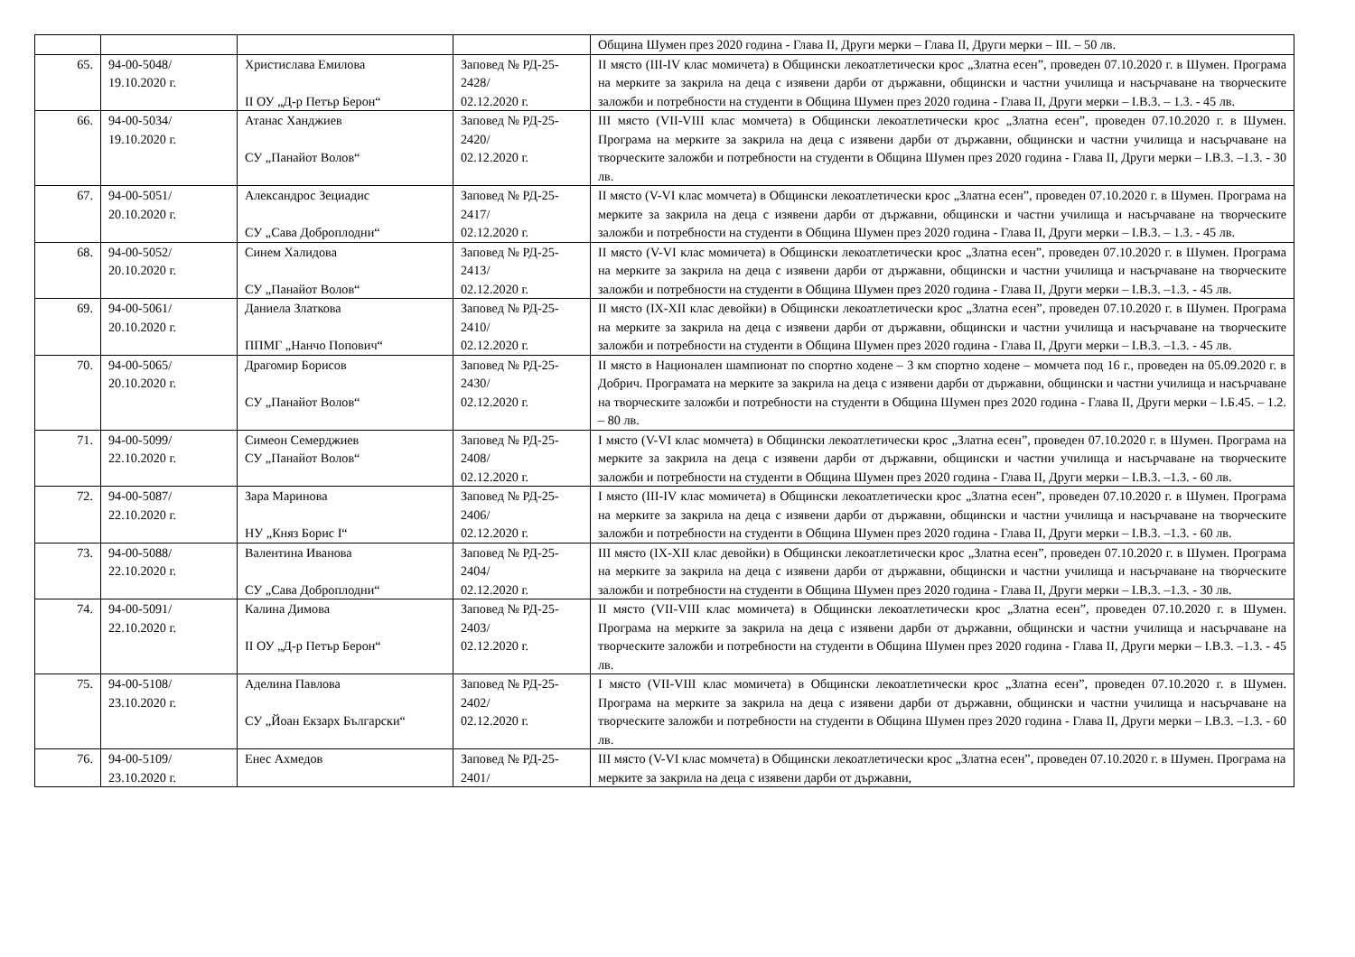| | | | | Община Шумен през 2020 година - Глава II, Други мерки – Глава II, Други мерки – III. – 50 лв. |
| 65. | 94-00-5048/ 19.10.2020 г. | Христислава Емилова II ОУ „Д-р Петър Берон“ | Заповед № РД-25-2428/ 02.12.2020 г. | II място (III-IV клас момичета) в Общински лекоатлетически крос „Златна есен”, проведен 07.10.2020 г. в Шумен. Програма на мерките за закрила на деца с изявени дарби от държавни, общински и частни училища и насърчаване на творческите заложби и потребности на студенти в Община Шумен през 2020 година - Глава II, Други мерки – I.В.3. – 1.3. - 45 лв. |
| 66. | 94-00-5034/ 19.10.2020 г. | Атанас Ханджиев СУ „Панайот Волов“ | Заповед № РД-25-2420/ 02.12.2020 г. | III място (VII-VIII клас момчета) в Общински лекоатлетически крос „Златна есен”, проведен 07.10.2020 г. в Шумен. Програма на мерките за закрила на деца с изявени дарби от държавни, общински и частни училища и насърчаване на творческите заложби и потребности на студенти в Община Шумен през 2020 година - Глава II, Други мерки – I.В.3. –1.3. - 30 лв. |
| 67. | 94-00-5051/ 20.10.2020 г. | Александрос Зециадис СУ „Сава Доброплодни“ | Заповед № РД-25-2417/ 02.12.2020 г. | II място (V-VI клас момчета) в Общински лекоатлетически крос „Златна есен”, проведен 07.10.2020 г. в Шумен. Програма на мерките за закрила на деца с изявени дарби от държавни, общински и частни училища и насърчаване на творческите заложби и потребности на студенти в Община Шумен през 2020 година - Глава II, Други мерки – I.В.3. – 1.3. - 45 лв. |
| 68. | 94-00-5052/ 20.10.2020 г. | Синем Халидова СУ „Панайот Волов“ | Заповед № РД-25-2413/ 02.12.2020 г. | II място (V-VI клас момичета) в Общински лекоатлетически крос „Златна есен”, проведен 07.10.2020 г. в Шумен. Програма на мерките за закрила на деца с изявени дарби от държавни, общински и частни училища и насърчаване на творческите заложби и потребности на студенти в Община Шумен през 2020 година - Глава II, Други мерки – I.В.3. –1.3. - 45 лв. |
| 69. | 94-00-5061/ 20.10.2020 г. | Даниела Златкова ППМГ „Нанчо Попович“ | Заповед № РД-25-2410/ 02.12.2020 г. | II място (IX-XII клас девойки) в Общински лекоатлетически крос „Златна есен”, проведен 07.10.2020 г. в Шумен. Програма на мерките за закрила на деца с изявени дарби от държавни, общински и частни училища и насърчаване на творческите заложби и потребности на студенти в Община Шумен през 2020 година - Глава II, Други мерки – I.В.3. –1.3. - 45 лв. |
| 70. | 94-00-5065/ 20.10.2020 г. | Драгомир Борисов СУ „Панайот Волов“ | Заповед № РД-25-2430/ 02.12.2020 г. | II място в Национален шампионат по спортно ходене – 3 км спортно ходене – момчета под 16 г., проведен на 05.09.2020 г. в Добрич. Програмата на мерките за закрила на деца с изявени дарби от държавни, общински и частни училища и насърчаване на творческите заложби и потребности на студенти в Община Шумен през 2020 година - Глава II, Други мерки – I.Б.45. – 1.2. – 80 лв. |
| 71. | 94-00-5099/ 22.10.2020 г. | Симеон Семерджиев СУ „Панайот Волов“ | Заповед № РД-25-2408/ 02.12.2020 г. | I място (V-VI клас момчета) в Общински лекоатлетически крос „Златна есен”, проведен 07.10.2020 г. в Шумен. Програма на мерките за закрила на деца с изявени дарби от държавни, общински и частни училища и насърчаване на творческите заложби и потребности на студенти в Община Шумен през 2020 година - Глава II, Други мерки – I.В.3. –1.3. - 60 лв. |
| 72. | 94-00-5087/ 22.10.2020 г. | Зара Маринова НУ „Княз Борис I“ | Заповед № РД-25-2406/ 02.12.2020 г. | I място (III-IV клас момичета) в Общински лекоатлетически крос „Златна есен”, проведен 07.10.2020 г. в Шумен. Програма на мерките за закрила на деца с изявени дарби от държавни, общински и частни училища и насърчаване на творческите заложби и потребности на студенти в Община Шумен през 2020 година - Глава II, Други мерки – I.В.3. –1.3. - 60 лв. |
| 73. | 94-00-5088/ 22.10.2020 г. | Валентина Иванова СУ „Сава Доброплодни“ | Заповед № РД-25-2404/ 02.12.2020 г. | III място (IX-XII клас девойки) в Общински лекоатлетически крос „Златна есен”, проведен 07.10.2020 г. в Шумен. Програма на мерките за закрила на деца с изявени дарби от държавни, общински и частни училища и насърчаване на творческите заложби и потребности на студенти в Община Шумен през 2020 година - Глава II, Други мерки – I.В.3. –1.3. - 30 лв. |
| 74. | 94-00-5091/ 22.10.2020 г. | Калина Димова II ОУ „Д-р Петър Берон“ | Заповед № РД-25-2403/ 02.12.2020 г. | II място (VII-VIII клас момичета) в Общински лекоатлетически крос „Златна есен”, проведен 07.10.2020 г. в Шумен. Програма на мерките за закрила на деца с изявени дарби от държавни, общински и частни училища и насърчаване на творческите заложби и потребности на студенти в Община Шумен през 2020 година - Глава II, Други мерки – I.В.3. –1.3. - 45 лв. |
| 75. | 94-00-5108/ 23.10.2020 г. | Аделина Павлова СУ „Йоан Екзарх Български“ | Заповед № РД-25-2402/ 02.12.2020 г. | I място (VII-VIII клас момичета) в Общински лекоатлетически крос „Златна есен”, проведен 07.10.2020 г. в Шумен. Програма на мерките за закрила на деца с изявени дарби от държавни, общински и частни училища и насърчаване на творческите заложби и потребности на студенти в Община Шумен през 2020 година - Глава II, Други мерки – I.В.3. –1.3. - 60 лв. |
| 76. | 94-00-5109/ 23.10.2020 г. | Енес Ахмедов | Заповед № РД-25-2401/ | III място (V-VI клас момчета) в Общински лекоатлетически крос „Златна есен”, проведен 07.10.2020 г. в Шумен. Програма на мерките за закрила на деца с изявени дарби от държавни, |